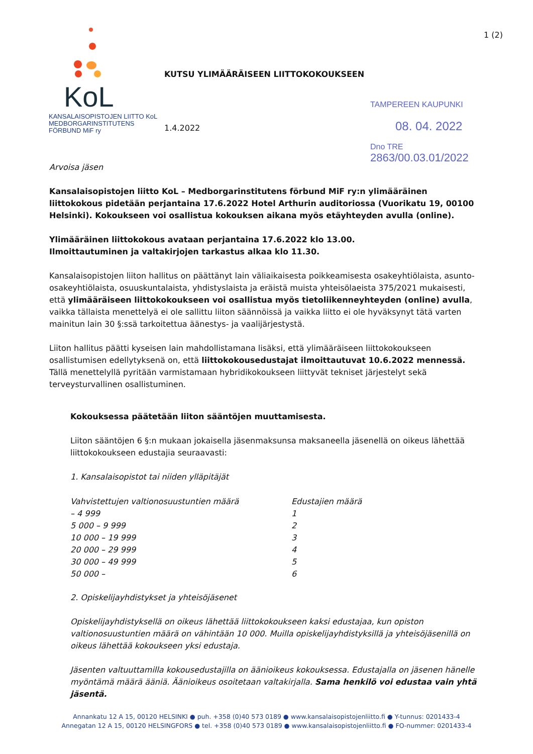KoL
KANSALAISOPISTOJEN LIITTO KoL
MEDBORGARINSTITUTENS FÖRBUND MiF ry
KUTSU YLIMÄÄRÄISEEN LIITTOKOKOUKSEEN
1.4.2022
1 (2)
TAMPEREEN KAUPUNKI
08. 04. 2022
Dno TRE 2863/00.03.01/2022
Arvoisa jäsen
Kansalaisopistojen liitto KoL – Medborgarinstitutens förbund MiF ry:n ylimääräinen liittokokous pidetään perjantaina 17.6.2022 Hotel Arthurin auditoriossa (Vuorikatu 19, 00100 Helsinki). Kokoukseen voi osallistua kokouksen aikana myös etäyhteyden avulla (online).
Ylimääräinen liittokokous avataan perjantaina 17.6.2022 klo 13.00.
Ilmoittautuminen ja valtakirjojen tarkastus alkaa klo 11.30.
Kansalaisopistojen liiton hallitus on päättänyt lain väliaikaisesta poikkeamisesta osakeyhtiölaista, asunto-osakeyhtiölaista, osuuskuntalaista, yhdistyslaista ja eräistä muista yhteisölaeista 375/2021 mukaisesti, että ylimääräiseen liittokokoukseen voi osallistua myös tietoliikenneyhteyden (online) avulla, vaikka tällaista menettelyä ei ole sallittu liiton säännöissä ja vaikka liitto ei ole hyväksynyt tätä varten mainitun lain 30 §:ssä tarkoitettua äänestys- ja vaalijärjestystä.
Liiton hallitus päätti kyseisen lain mahdollistamana lisäksi, että ylimääräiseen liittokokoukseen osallistumisen edellytyksenä on, että liittokokousedustajat ilmoittautuvat 10.6.2022 mennessä. Tällä menettelyllä pyritään varmistamaan hybridikokoukseen liittyvät tekniset järjestelyt sekä terveysturvallinen osallistuminen.
Kokouksessa päätetään liiton sääntöjen muuttamisesta.
Liiton sääntöjen 6 §:n mukaan jokaisella jäsenmaksunsa maksaneella jäsenellä on oikeus lähettää liittokokoukseen edustajia seuraavasti:
1. Kansalaisopistot tai niiden ylläpitäjät
| Vahvistettujen valtionosuustuntien määrä | Edustajien määrä |
| --- | --- |
| – 4 999 | 1 |
| 5 000 – 9 999 | 2 |
| 10 000 – 19 999 | 3 |
| 20 000 – 29 999 | 4 |
| 30 000 – 49 999 | 5 |
| 50 000 – | 6 |
2. Opiskelijayhdistykset ja yhteisöjäsenet
Opiskelijayhdistyksellä on oikeus lähettää liittokokoukseen kaksi edustajaa, kun opiston valtionosuustuntien määrä on vähintään 10 000. Muilla opiskelijayhdistyksillä ja yhteisöjäsenillä on oikeus lähettää kokoukseen yksi edustaja.
Jäsenten valtuuttamilla kokousedustajilla on äänioikeus kokouksessa. Edustajalla on jäsenen hänelle myöntämä määrä ääniä. Äänioikeus osoitetaan valtakirjalla. Sama henkilö voi edustaa vain yhtä jäsentä.
Annankatu 12 A 15, 00120 HELSINKI ● puh. +358 (0)40 573 0189 ● www.kansalaisopistojenliitto.fi ● Y-tunnus: 0201433-4
Annegatan 12 A 15, 00120 HELSINGFORS ● tel. +358 (0)40 573 0189 ● www.kansalaisopistojenliitto.fi ● FO-nummer: 0201433-4